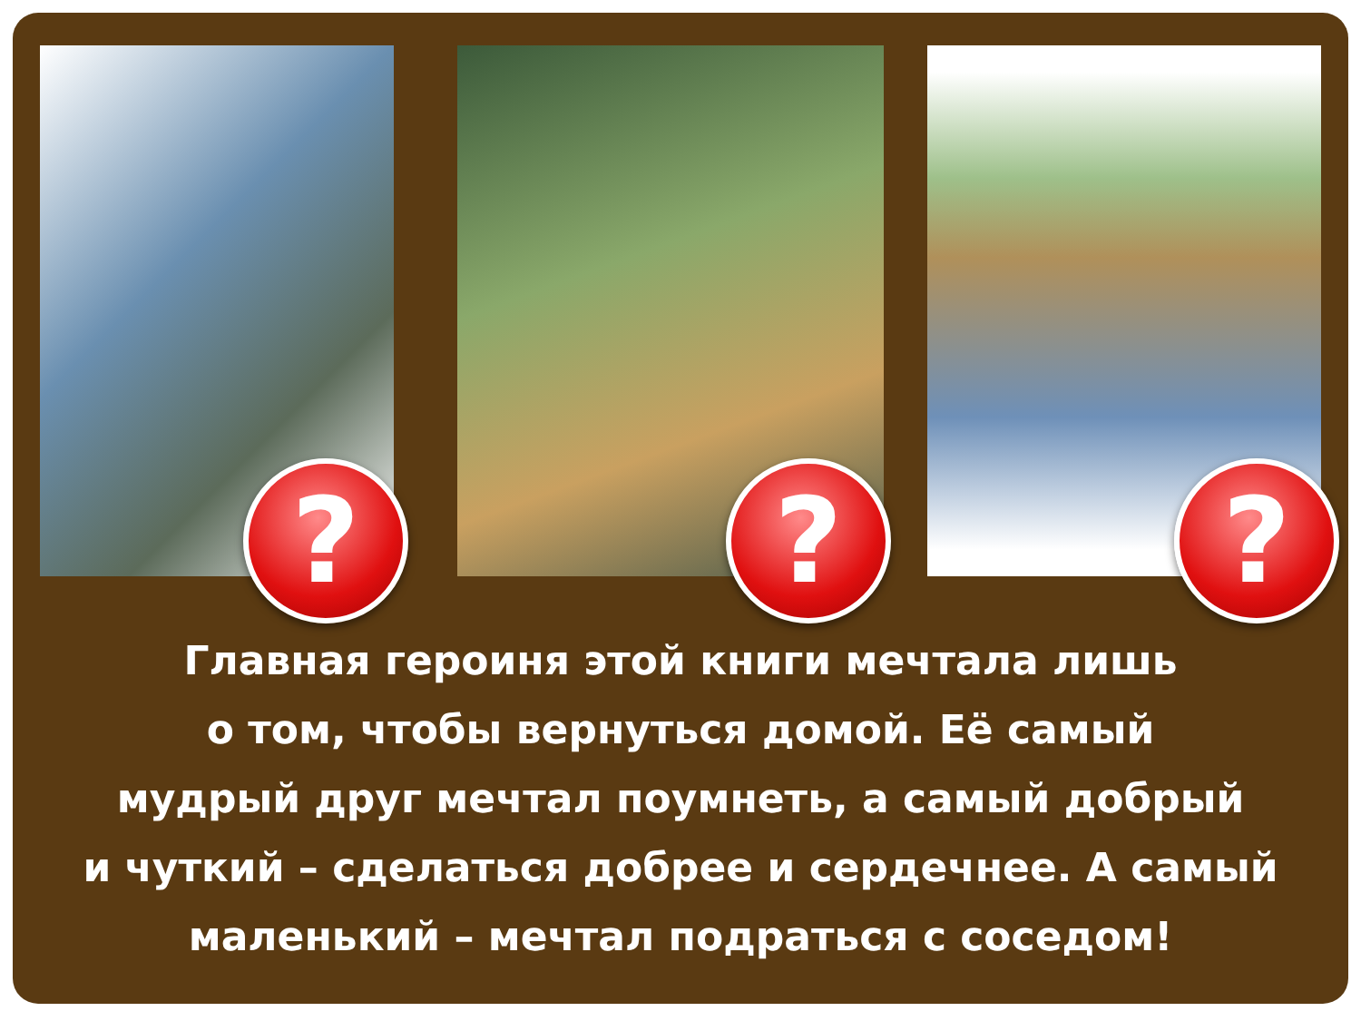? ? ?
Главная героиня этой книги мечтала лишь
о том, чтобы вернуться домой. Её самый
мудрый друг мечтал поумнеть, а самый добрый
и чуткий – сделаться добрее и сердечнее. А самый
маленький – мечтал подраться с соседом!